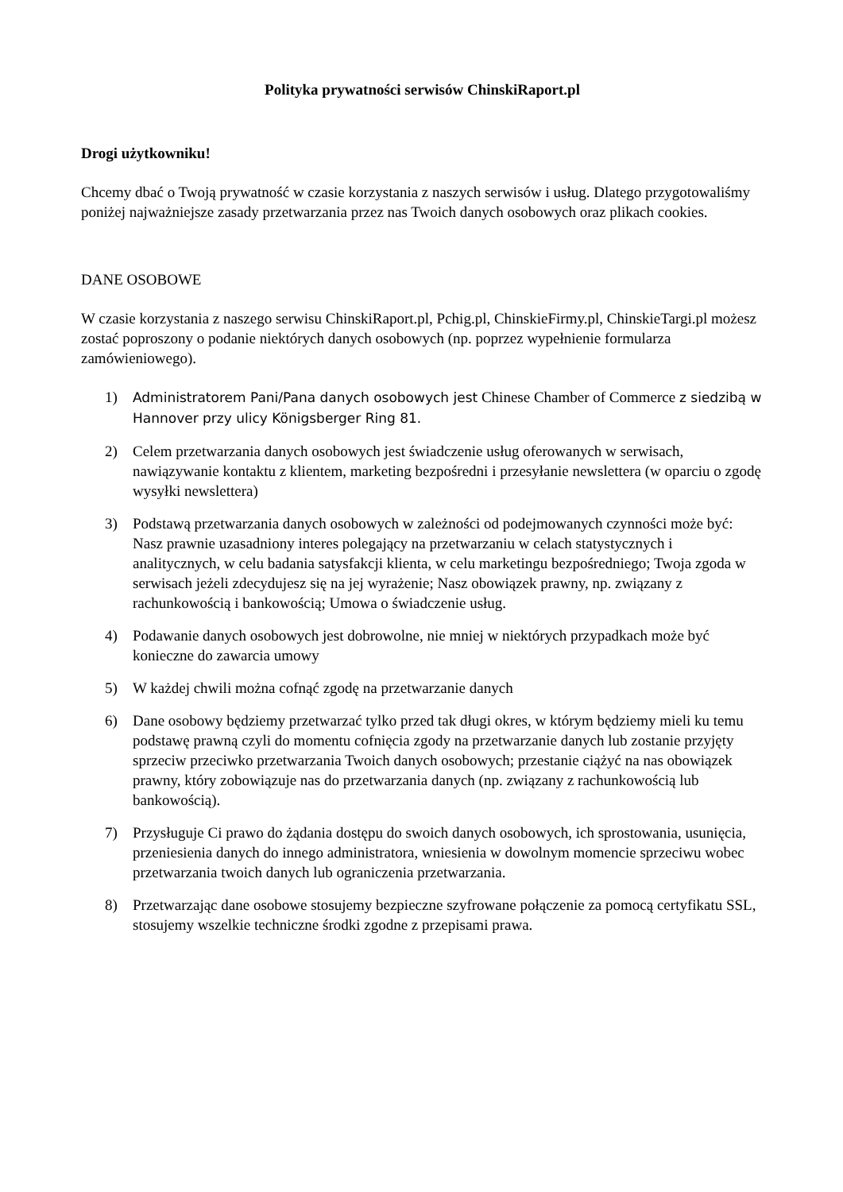Polityka prywatności serwisów ChinskiRaport.pl
Drogi użytkowniku!
Chcemy dbać o Twoją prywatność w czasie korzystania z naszych serwisów i usług. Dlatego przygotowaliśmy poniżej najważniejsze zasady przetwarzania przez nas Twoich danych osobowych oraz plikach cookies.
DANE OSOBOWE
W czasie korzystania z naszego serwisu ChinskiRaport.pl, Pchig.pl, ChinskieFirmy.pl, ChinskieTargi.pl możesz zostać poproszony o podanie niektórych danych osobowych (np. poprzez wypełnienie formularza zamówieniowego).
1) Administratorem Pani/Pana danych osobowych jest Chinese Chamber of Commerce z siedzibą w Hannover przy ulicy Königsberger Ring 81.
2) Celem przetwarzania danych osobowych jest świadczenie usług oferowanych w serwisach, nawiązywanie kontaktu z klientem, marketing bezpośredni i przesyłanie newslettera (w oparciu o zgodę wysyłki newslettera)
3) Podstawą przetwarzania danych osobowych w zależności od podejmowanych czynności może być:
Nasz prawnie uzasadniony interes polegający na przetwarzaniu w celach statystycznych i analitycznych, w celu badania satysfakcji klienta, w celu marketingu bezpośredniego; Twoja zgoda w serwisach jeżeli zdecydujesz się na jej wyrażenie; Nasz obowiązek prawny, np. związany z rachunkowością i bankowością; Umowa o świadczenie usług.
4) Podawanie danych osobowych jest dobrowolne, nie mniej w niektórych przypadkach może być konieczne do zawarcia umowy
5) W każdej chwili można cofnąć zgodę na przetwarzanie danych
6) Dane osobowy będziemy przetwarzać tylko przed tak długi okres, w którym będziemy mieli ku temu podstawę prawną czyli do momentu cofnięcia zgody na przetwarzanie danych lub zostanie przyjęty sprzeciw przeciwko przetwarzania Twoich danych osobowych; przestanie ciążyć na nas obowiązek prawny, który zobowiązuje nas do przetwarzania danych (np. związany z rachunkowością lub bankowością).
7) Przysługuje Ci prawo do żądania dostępu do swoich danych osobowych, ich sprostowania, usunięcia, przeniesienia danych do innego administratora, wniesienia w dowolnym momencie sprzeciwu wobec przetwarzania twoich danych lub ograniczenia przetwarzania.
8) Przetwarzając dane osobowe stosujemy bezpieczne szyfrowane połączenie za pomocą certyfikatu SSL, stosujemy wszelkie techniczne środki zgodne z przepisami prawa.